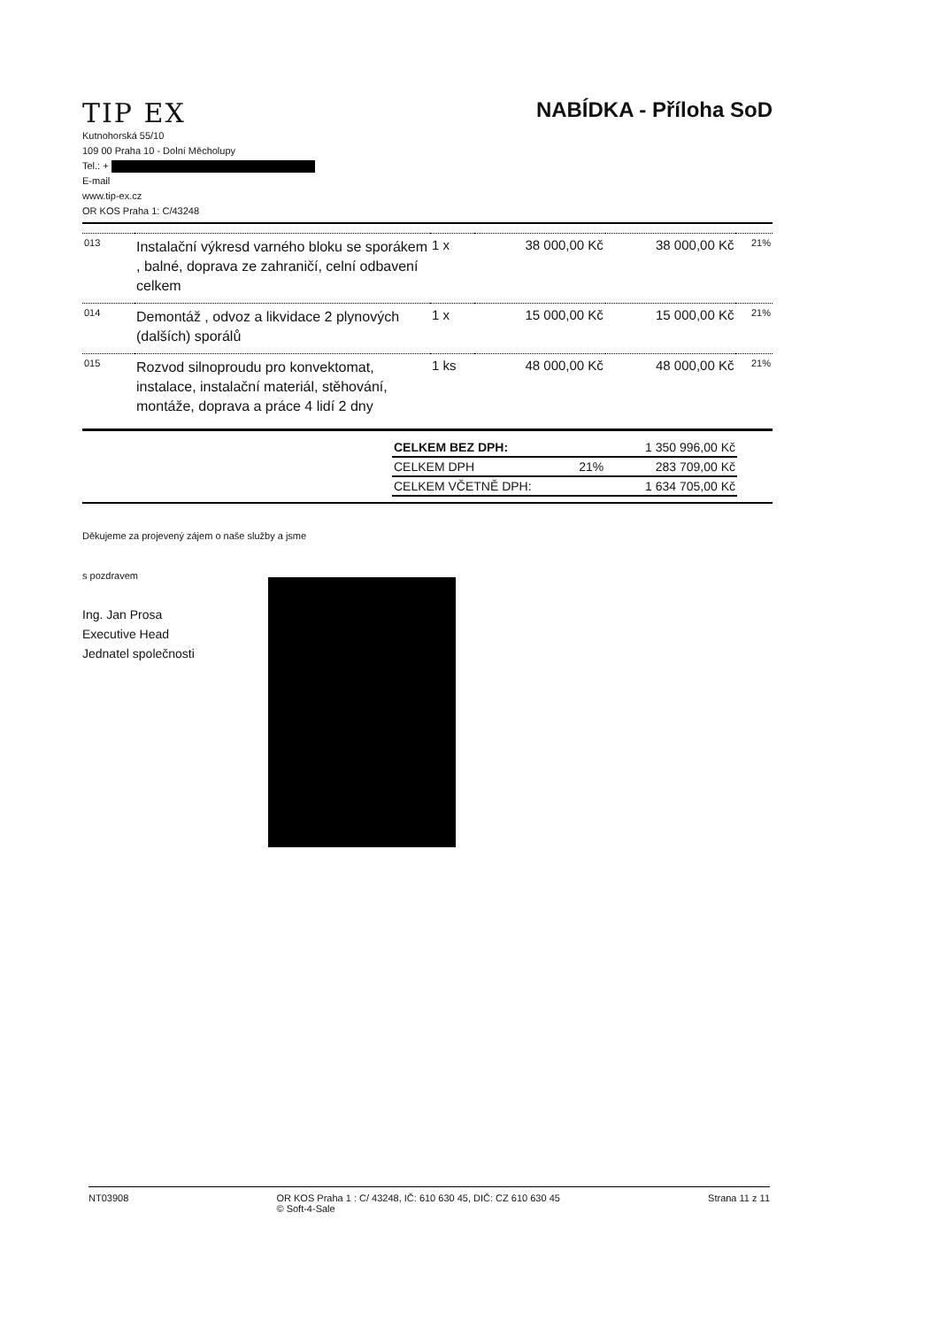TIP EX
Kutnohorská 55/10
109 00 Praha 10 - Dolní Měcholupy
Tel.: +
E-mail
www.tip-ex.cz
OR KOS Praha 1: C/43248
NABÍDKA - Příloha SoD
| 013 | Instalační výkresd varného bloku se sporákem , balné, doprava ze zahraničí, celní odbavení celkem | 1 x | 38 000,00 Kč | 38 000,00 Kč | 21% |
| 014 | Demontáž , odvoz a likvidace 2 plynových (dalších) sporálů | 1 x | 15 000,00 Kč | 15 000,00 Kč | 21% |
| 015 | Rozvod silnoproudu pro konvektomat, instalace, instalační materiál, stěhování, montáže, doprava a práce 4 lidí 2 dny | 1 ks | 48 000,00 Kč | 48 000,00 Kč | 21% |
| CELKEM BEZ DPH: | | 1 350 996,00 Kč |
| CELKEM DPH | 21% | 283 709,00 Kč |
| CELKEM VČETNĚ DPH: | | 1 634 705,00 Kč |
Děkujeme za projevený zájem o naše služby a jsme
s pozdravem
Ing. Jan Prosa
Executive Head
Jednatel společnosti
NT03908 OR KOS Praha 1 : C/ 43248, IČ: 610 630 45, DIČ: CZ 610 630 45
© Soft-4-Sale Strana 11 z 11